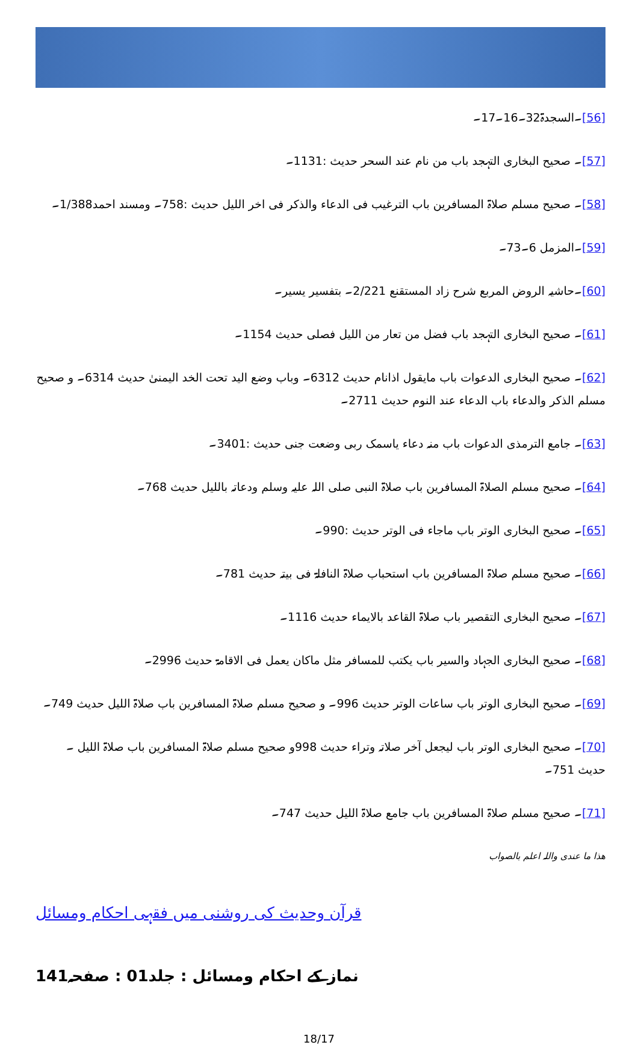[56]۔السجدۃ32۔16۔17۔
[57]۔ صحیح البخاری التہجد باب من نام عند السحر حدیث :1131۔
[58]۔ صحیح مسلم صلاۃ المسافرین باب الترغیب فی الدعاء والذکر فی اخر اللیل حدیث :758۔ ومسند احمد1/388۔
[59]۔المزمل 6۔73۔
[60]۔حاشیہ الروض المربع شرح زاد المستقنع 2/221۔ بتفسیر یسیر۔
[61]۔ صحیح البخاری التہجد باب فضل من تعار من اللیل فصلی حدیث 1154۔
[62]۔ صحیح البخاری الدعوات باب مایقول اذانام حدیث 6312۔ وباب وضع الید تحت الخد الیمنیٰ حدیث 6314۔ و صحیح مسلم الذکر والدعاء باب الدعاء عند النوم حدیث 2711۔
[63]۔ جامع الترمذی الدعوات باب منہ دعاء یاسمک ربی وضعت جنی حدیث :3401۔
[64]۔ صحیح مسلم الصلاۃ المسافرین باب صلاۃ النبی صلی اللہ علیہ وسلم ودعاتہ باللیل حدیث 768۔
[65]۔ صحیح البخاری الوتر باب ماجاء فی الوتر حدیث :990۔
[66]۔ صحیح مسلم صلاۃ المسافرین باب استحباب صلاۃ النافلۃ فی بیتہ حدیث 781۔
[67]۔ صحیح البخاری التقصیر باب صلاۃ القاعد بالایماء حدیث 1116۔
[68]۔ صحیح البخاری الجہاد والسیر باب یکتب للمسافر مثل ماکان یعمل فی الاقامۃ حدیث 2996۔
[69]۔ صحیح البخاری الوتر باب ساعات الوتر حدیث 996۔ و صحیح مسلم صلاۃ المسافرین باب صلاۃ اللیل حدیث 749۔
[70]۔ صحیح البخاری الوتر باب لیجعل آخر صلاتہ وتراء حدیث 998و صحیح مسلم صلاۃ المسافرین باب صلاۃ اللیل ۔ حدیث 751۔
[71]۔ صحیح مسلم صلاۃ المسافرین باب جامع صلاۃ اللیل حدیث 747۔
ھذا ما عندی واللہ اعلم بالصواب
قرآن وحدیث کی روشنی میں فقہی احکام ومسائل
نماز کے احکام ومسائل : جلد01 : صفحہ141
18/17